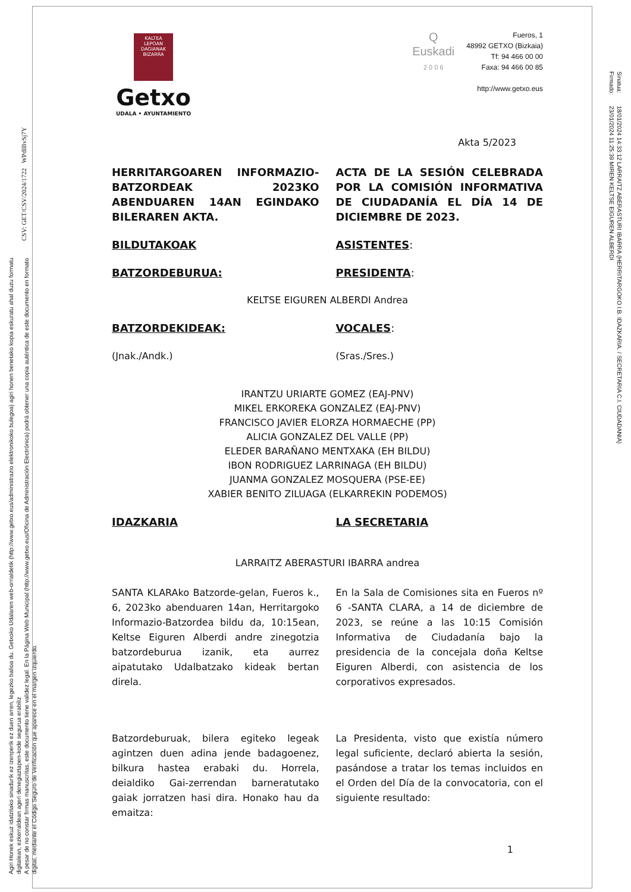Agiri Honek eskuz idatzitako sinadurik ez izenperik ez duen arren, legezko balioa du. Getxoko Udalaren web-orrialdetik (http://www.getxo.eus/administrazio elektronikoko bulegoa) agiri honen benetako kopia eskuratu ahal duzu formatu digitalean, ezkerraldean ageri denegiaztapen-kode segurua erabiliz
A pesar de no constar firmas manuscritas, este documento tiene validez legal. En la Página Web Municipal (http://www.getxo.eus/Oficina de Administración Electrónica) podrá obtener una copia auténtica de este documento en formato digital, mediante el Código Seguro de Verificación que aparece en el margen izquierdo.
CSV: GET/CSV/2024/1722 WPdIBvSj7Y
Sinatua:
Firmado:
18/01/2024 14:33:12 LARRAITZ ABERASTURI IBARRA (HERRITARGOKO I.B. IDAZKARIA. / SECRETARIA C.I. CIUDADANIA)
23/01/2024 11:25:39 MIREN KELTSE EIGUREN ALBERDI
KALTEA
LEPOAN DAGIANAK
BIZARRA
Getxo
UDALA • AYUNTAMIENTO
Q
Euskadi
2 0 0 6
Fueros, 1
48992 GETXO (Bizkaia)
Tf: 94 466 00 00
Faxa: 94 466 00 85
http://www.getxo.eus
Akta 5/2023
HERRITARGOAREN INFORMAZIO-BATZORDEAK 2023KO ABENDUAREN 14AN EGINDAKO BILERAREN AKTA.
ACTA DE LA SESIÓN CELEBRADA POR LA COMISIÓN INFORMATIVA DE CIUDADANÍA EL DÍA 14 DE DICIEMBRE DE 2023.
BILDUTAKOAK ASISTENTES:
BATZORDEBURUA: PRESIDENTA:
KELTSE EIGUREN ALBERDI Andrea
BATZORDEKIDEAK: VOCALES:
(Jnak./Andk.) (Sras./Sres.)
IRANTZU URIARTE GOMEZ (EAJ-PNV)
MIKEL ERKOREKA GONZALEZ (EAJ-PNV)
FRANCISCO JAVIER ELORZA HORMAECHE (PP)
ALICIA GONZALEZ DEL VALLE (PP)
ELEDER BARAÑANO MENTXAKA (EH BILDU)
IBON RODRIGUEZ LARRINAGA (EH BILDU)
JUANMA GONZALEZ MOSQUERA (PSE-EE)
XABIER BENITO ZILUAGA (ELKARREKIN PODEMOS)
IDAZKARIA LA SECRETARIA
LARRAITZ ABERASTURI IBARRA andrea
SANTA KLARAko Batzorde-gelan, Fueros k., 6, 2023ko abenduaren 14an, Herritargoko Informazio-Batzordea bildu da, 10:15ean, Keltse Eiguren Alberdi andre zinegotzia batzordeburua izanik, eta aurrez aipatutako Udalbatzako kideak bertan direla.
En la Sala de Comisiones sita en Fueros nº 6 -SANTA CLARA, a 14 de diciembre de 2023, se reúne a las 10:15 Comisión Informativa de Ciudadanía bajo la presidencia de la concejala doña Keltse Eiguren Alberdi, con asistencia de los corporativos expresados.
Batzordeburuak, bilera egiteko legeak agintzen duen adina jende badagoenez, bilkura hastea erabaki du. Horrela, deialdiko Gai-zerrendan barneratutako gaiak jorratzen hasi dira. Honako hau da emaitza:
La Presidenta, visto que existía número legal suficiente, declaró abierta la sesión, pasándose a tratar los temas incluidos en el Orden del Día de la convocatoria, con el siguiente resultado:
1